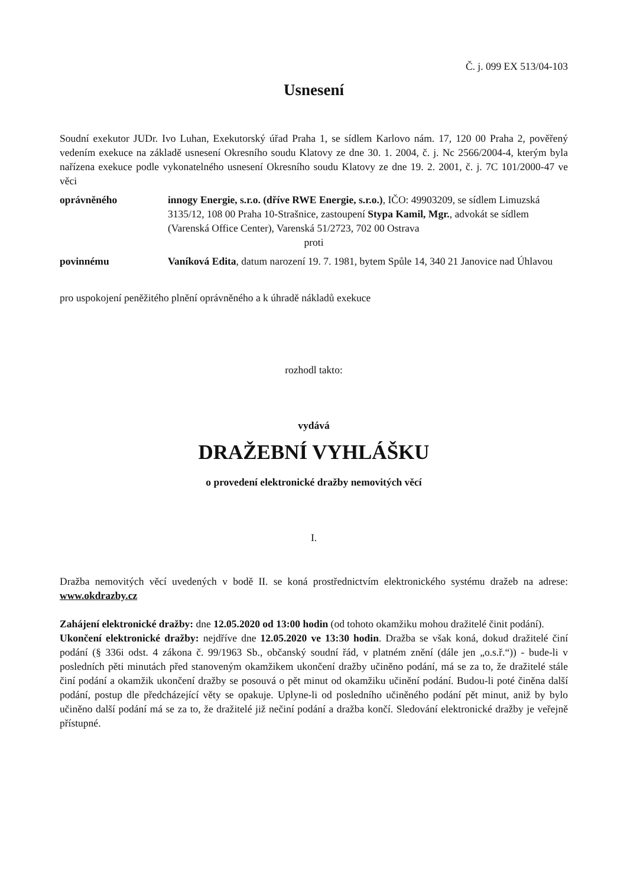Č. j. 099 EX 513/04-103
Usnesení
Soudní exekutor JUDr. Ivo Luhan, Exekutorský úřad Praha 1, se sídlem Karlovo nám. 17, 120 00 Praha 2, pověřený vedením exekuce na základě usnesení Okresního soudu Klatovy ze dne 30. 1. 2004, č. j. Nc 2566/2004-4, kterým byla nařízena exekuce podle vykonatelného usnesení Okresního soudu Klatovy ze dne 19. 2. 2001, č. j. 7C 101/2000-47 ve věci
oprávněného innogy Energie, s.r.o. (dříve RWE Energie, s.r.o.), IČO: 49903209, se sídlem Limuzská 3135/12, 108 00 Praha 10-Strašnice, zastoupení Stypa Kamil, Mgr., advokát se sídlem (Varenská Office Center), Varenská 51/2723, 702 00 Ostrava
proti
povinnému Vaníková Edita, datum narození 19. 7. 1981, bytem Spůle 14, 340 21 Janovice nad Úhlavou
pro uspokojení peněžitého plnění oprávněného a k úhradě nákladů exekuce
rozhodl takto:
vydává
DRAŽEBNÍ VYHLÁŠKU
o provedení elektronické dražby nemovitých věcí
I.
Dražba nemovitých věcí uvedených v bodě II. se koná prostřednictvím elektronického systému dražeb na adrese: www.okdrazby.cz
Zahájení elektronické dražby: dne 12.05.2020 od 13:00 hodin (od tohoto okamžiku mohou dražitelé činit podání).
Ukončení elektronické dražby: nejdříve dne 12.05.2020 ve 13:30 hodin. Dražba se však koná, dokud dražitelé činí podání (§ 336i odst. 4 zákona č. 99/1963 Sb., občanský soudní řád, v platném znění (dále jen „o.s.ř.“)) - bude-li v posledních pěti minutách před stanoveným okamžikem ukončení dražby učiněno podání, má se za to, že dražitelé stále činí podání a okamžik ukončení dražby se posouvá o pět minut od okamžiku učinění podání. Budou-li poté činěna další podání, postup dle předcházející věty se opakuje. Uplyne-li od posledního učiněného podání pět minut, aniž by bylo učiněno další podání má se za to, že dražitelé již nečiní podání a dražba končí. Sledování elektronické dražby je veřejně přístupné.